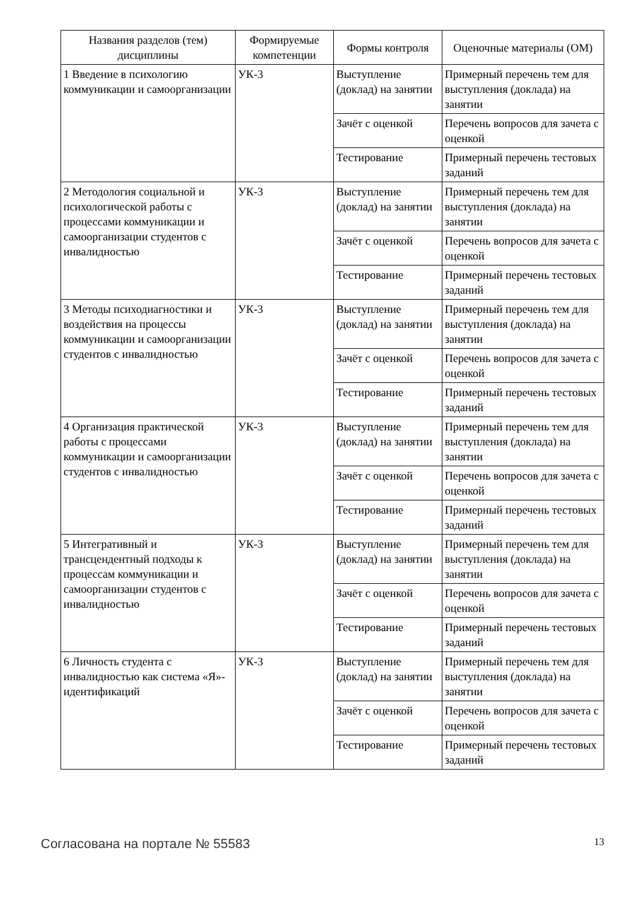| Названия разделов (тем) дисциплины | Формируемые компетенции | Формы контроля | Оценочные материалы (ОМ) |
| --- | --- | --- | --- |
| 1 Введение в психологию коммуникации и самоорганизации | УК-3 | Выступление (доклад) на занятии | Примерный перечень тем для выступления (доклада) на занятии |
| | | Зачёт с оценкой | Перечень вопросов для зачета с оценкой |
| | | Тестирование | Примерный перечень тестовых заданий |
| 2 Методология социальной и психологической работы с процессами коммуникации и самоорганизации студентов с инвалидностью | УК-3 | Выступление (доклад) на занятии | Примерный перечень тем для выступления (доклада) на занятии |
| | | Зачёт с оценкой | Перечень вопросов для зачета с оценкой |
| | | Тестирование | Примерный перечень тестовых заданий |
| 3 Методы психодиагностики и воздействия на процессы коммуникации и самоорганизации студентов с инвалидностью | УК-3 | Выступление (доклад) на занятии | Примерный перечень тем для выступления (доклада) на занятии |
| | | Зачёт с оценкой | Перечень вопросов для зачета с оценкой |
| | | Тестирование | Примерный перечень тестовых заданий |
| 4 Организация практической работы с процессами коммуникации и самоорганизации студентов с инвалидностью | УК-3 | Выступление (доклад) на занятии | Примерный перечень тем для выступления (доклада) на занятии |
| | | Зачёт с оценкой | Перечень вопросов для зачета с оценкой |
| | | Тестирование | Примерный перечень тестовых заданий |
| 5 Интегративный и трансцендентный подходы к процессам коммуникации и самоорганизации студентов с инвалидностью | УК-3 | Выступление (доклад) на занятии | Примерный перечень тем для выступления (доклада) на занятии |
| | | Зачёт с оценкой | Перечень вопросов для зачета с оценкой |
| | | Тестирование | Примерный перечень тестовых заданий |
| 6 Личность студента с инвалидностью как система «Я»-идентификаций | УК-3 | Выступление (доклад) на занятии | Примерный перечень тем для выступления (доклада) на занятии |
| | | Зачёт с оценкой | Перечень вопросов для зачета с оценкой |
| | | Тестирование | Примерный перечень тестовых заданий |
Согласована на портале № 55583 13